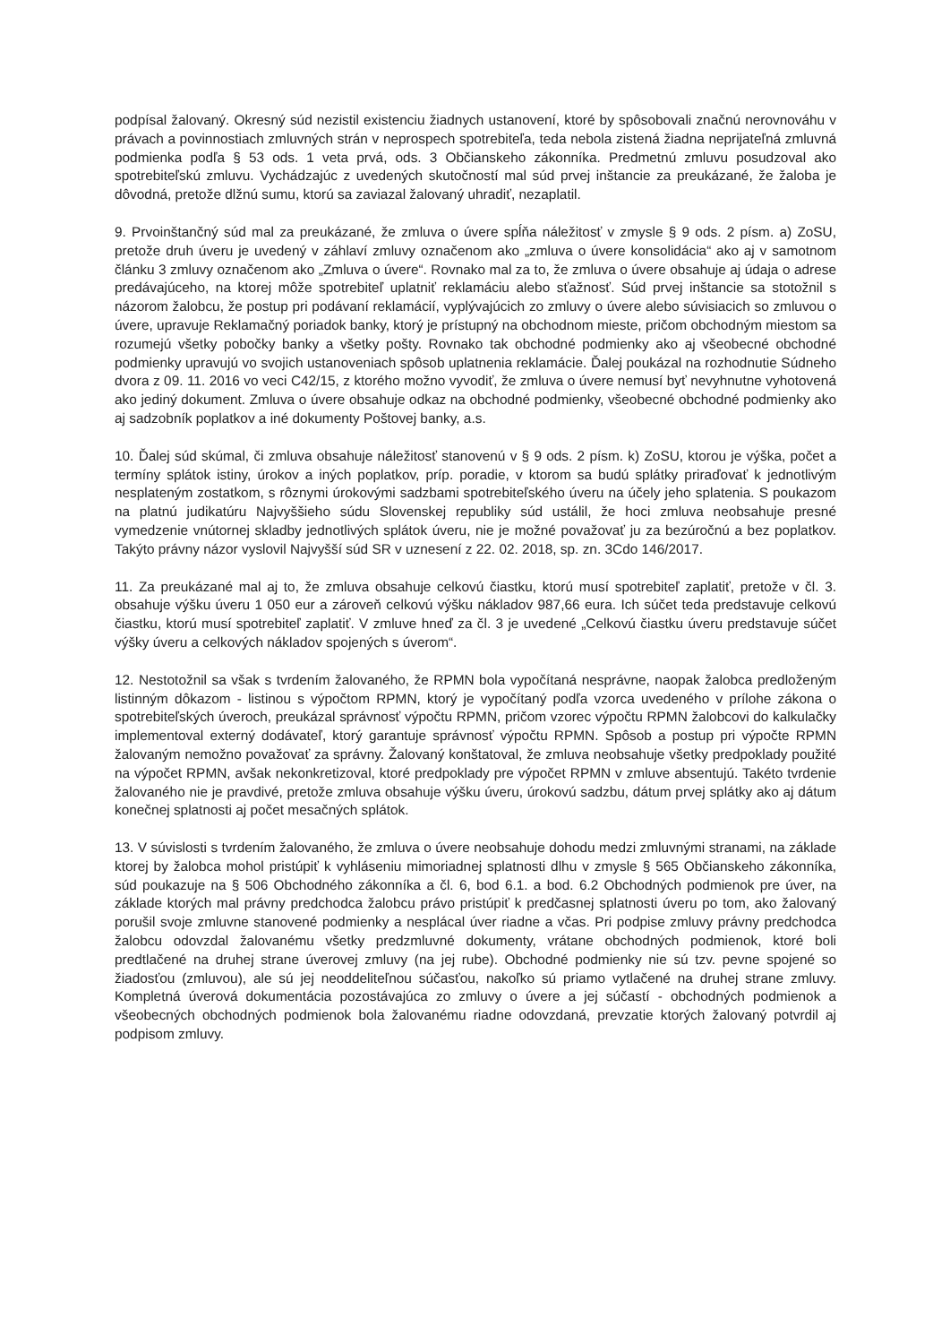podpísal žalovaný. Okresný súd nezistil existenciu žiadnych ustanovení, ktoré by spôsobovali značnú nerovnováhu v právach a povinnostiach zmluvných strán v neprospech spotrebiteľa, teda nebola zistená žiadna neprijateľná zmluvná podmienka podľa § 53 ods. 1 veta prvá, ods. 3 Občianskeho zákonníka. Predmetnú zmluvu posudzoval ako spotrebiteľskú zmluvu. Vychádzajúc z uvedených skutočností mal súd prvej inštancie za preukázané, že žaloba je dôvodná, pretože dlžnú sumu, ktorú sa zaviazal žalovaný uhradiť, nezaplatil.
9. Prvoinštančný súd mal za preukázané, že zmluva o úvere spĺňa náležitosť v zmysle § 9 ods. 2 písm. a) ZoSU, pretože druh úveru je uvedený v záhlaví zmluvy označenom ako „zmluva o úvere konsolidácia“ ako aj v samotnom článku 3 zmluvy označenom ako „Zmluva o úvere“. Rovnako mal za to, že zmluva o úvere obsahuje aj údaja o adrese predávajúceho, na ktorej môže spotrebiteľ uplatniť reklamáciu alebo sťažnosť. Súd prvej inštancie sa stotožnil s názorom žalobcu, že postup pri podávaní reklamácií, vyplývajúcich zo zmluvy o úvere alebo súvisiacich so zmluvou o úvere, upravuje Reklamačný poriadok banky, ktorý je prístupný na obchodnom mieste, pričom obchodným miestom sa rozumejú všetky pobočky banky a všetky pošty. Rovnako tak obchodné podmienky ako aj všeobecné obchodné podmienky upravujú vo svojich ustanoveniach spôsob uplatnenia reklamácie. Ďalej poukázal na rozhodnutie Súdneho dvora z 09. 11. 2016 vo veci C42/15, z ktorého možno vyvodiť, že zmluva o úvere nemusí byť nevyhnutne vyhotovená ako jediný dokument. Zmluva o úvere obsahuje odkaz na obchodné podmienky, všeobecné obchodné podmienky ako aj sadzobník poplatkov a iné dokumenty Poštovej banky, a.s.
10. Ďalej súd skúmal, či zmluva obsahuje náležitosť stanovenú v § 9 ods. 2 písm. k) ZoSU, ktorou je výška, počet a termíny splátok istiny, úrokov a iných poplatkov, príp. poradie, v ktorom sa budú splátky priraďovať k jednotlivým nesplateným zostatkom, s rôznymi úrokovými sadzbami spotrebiteľského úveru na účely jeho splatenia. S poukazom na platnú judikatúru Najvyššieho súdu Slovenskej republiky súd ustálil, že hoci zmluva neobsahuje presné vymedzenie vnútornej skladby jednotlivých splátok úveru, nie je možné považovať ju za bezúročnú a bez poplatkov. Takýto právny názor vyslovil Najvyšší súd SR v uznesení z 22. 02. 2018, sp. zn. 3Cdo 146/2017.
11. Za preukázané mal aj to, že zmluva obsahuje celkovú čiastku, ktorú musí spotrebiteľ zaplatiť, pretože v čl. 3. obsahuje výšku úveru 1 050 eur a zároveň celkovú výšku nákladov 987,66 eura. Ich súčet teda predstavuje celkovú čiastku, ktorú musí spotrebiteľ zaplatiť. V zmluve hneď za čl. 3 je uvedené „Celkovú čiastku úveru predstavuje súčet výšky úveru a celkových nákladov spojených s úverom“.
12. Nestotožnil sa však s tvrdením žalovaného, že RPMN bola vypočítaná nesprávne, naopak žalobca predloženým listinným dôkazom - listinou s výpočtom RPMN, ktorý je vypočítaný podľa vzorca uvedeného v prílohe zákona o spotrebiteľských úveroch, preukázal správnosť výpočtu RPMN, pričom vzorec výpočtu RPMN žalobcovi do kalkulačky implementoval externý dodávateľ, ktorý garantuje správnosť výpočtu RPMN. Spôsob a postup pri výpočte RPMN žalovaným nemožno považovať za správny. Žalovaný konštatoval, že zmluva neobsahuje všetky predpoklady použité na výpočet RPMN, avšak nekonkretizoval, ktoré predpoklady pre výpočet RPMN v zmluve absentujú. Takéto tvrdenie žalovaného nie je pravdivé, pretože zmluva obsahuje výšku úveru, úrokovú sadzbu, dátum prvej splátky ako aj dátum konečnej splatnosti aj počet mesačných splátok.
13. V súvislosti s tvrdením žalovaného, že zmluva o úvere neobsahuje dohodu medzi zmluvnými stranami, na základe ktorej by žalobca mohol pristúpiť k vyhláseniu mimoriadnej splatnosti dlhu v zmysle § 565 Občianskeho zákonníka, súd poukazuje na § 506 Obchodného zákonníka a čl. 6, bod 6.1. a bod. 6.2 Obchodných podmienok pre úver, na základe ktorých mal právny predchodca žalobcu právo pristúpiť k predčasnej splatnosti úveru po tom, ako žalovaný porušil svoje zmluvne stanovené podmienky a nesplácal úver riadne a včas. Pri podpise zmluvy právny predchodca žalobcu odovzdal žalovanému všetky predzmluvné dokumenty, vrátane obchodných podmienok, ktoré boli predtlačené na druhej strane úverovej zmluvy (na jej rube). Obchodné podmienky nie sú tzv. pevne spojené so žiadosťou (zmluvou), ale sú jej neoddeliteľnou súčasťou, nakoľko sú priamo vytlačené na druhej strane zmluvy. Kompletná úverová dokumentácia pozostávajúca zo zmluvy o úvere a jej súčastí - obchodných podmienok a všeobecných obchodných podmienok bola žalovanému riadne odovzdaná, prevzatie ktorých žalovaný potvrdil aj podpisom zmluvy.